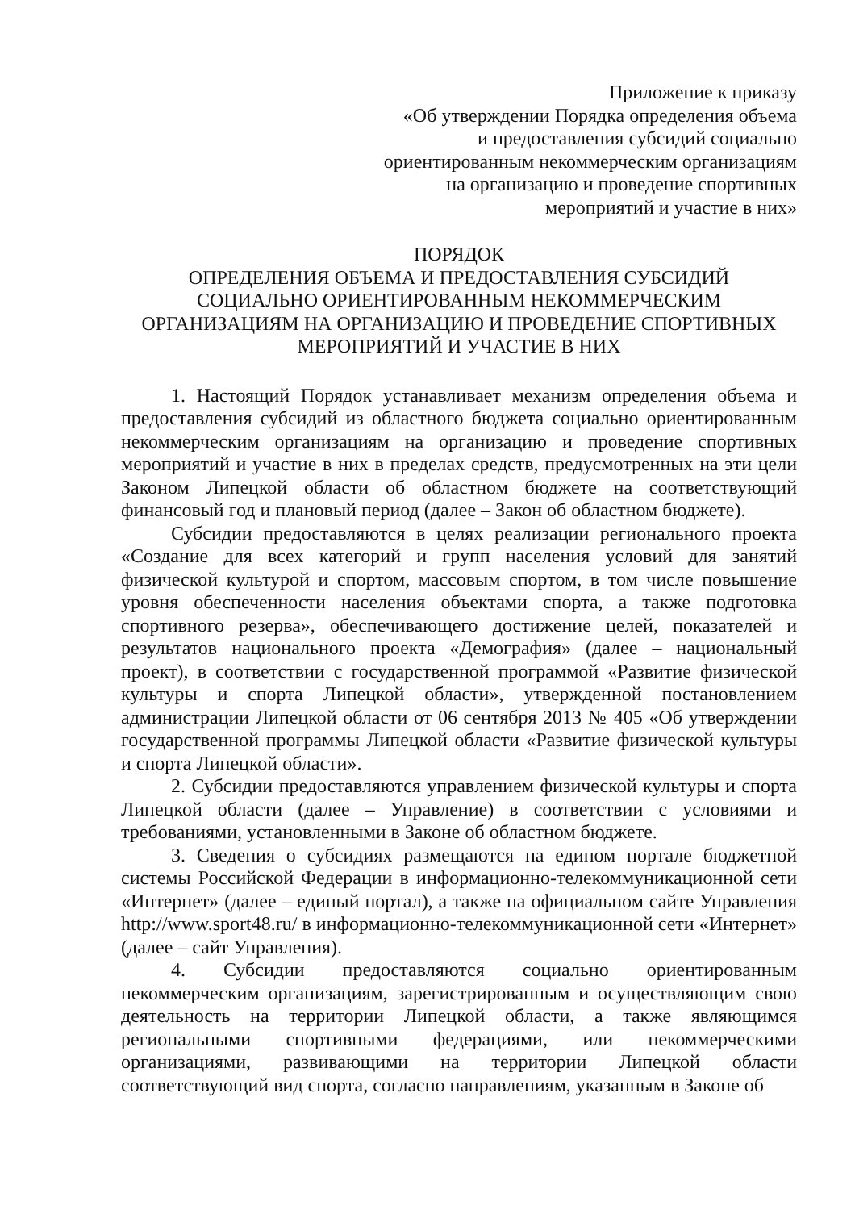Приложение к приказу
«Об утверждении Порядка определения объема
и предоставления субсидий социально
ориентированным некоммерческим организациям
на организацию и проведение спортивных
мероприятий и участие в них»
ПОРЯДОК
ОПРЕДЕЛЕНИЯ ОБЪЕМА И ПРЕДОСТАВЛЕНИЯ СУБСИДИЙ
СОЦИАЛЬНО ОРИЕНТИРОВАННЫМ НЕКОММЕРЧЕСКИМ
ОРГАНИЗАЦИЯМ НА ОРГАНИЗАЦИЮ И ПРОВЕДЕНИЕ СПОРТИВНЫХ
МЕРОПРИЯТИЙ И УЧАСТИЕ В НИХ
1. Настоящий Порядок устанавливает механизм определения объема и предоставления субсидий из областного бюджета социально ориентированным некоммерческим организациям на организацию и проведение спортивных мероприятий и участие в них в пределах средств, предусмотренных на эти цели Законом Липецкой области об областном бюджете на соответствующий финансовый год и плановый период (далее – Закон об областном бюджете).
Субсидии предоставляются в целях реализации регионального проекта «Создание для всех категорий и групп населения условий для занятий физической культурой и спортом, массовым спортом, в том числе повышение уровня обеспеченности населения объектами спорта, а также подготовка спортивного резерва», обеспечивающего достижение целей, показателей и результатов национального проекта «Демография» (далее – национальный проект), в соответствии с государственной программой «Развитие физической культуры и спорта Липецкой области», утвержденной постановлением администрации Липецкой области от 06 сентября 2013 № 405 «Об утверждении государственной программы Липецкой области «Развитие физической культуры и спорта Липецкой области».
2. Субсидии предоставляются управлением физической культуры и спорта Липецкой области (далее – Управление) в соответствии с условиями и требованиями, установленными в Законе об областном бюджете.
3. Сведения о субсидиях размещаются на едином портале бюджетной системы Российской Федерации в информационно-телекоммуникационной сети «Интернет» (далее – единый портал), а также на официальном сайте Управления http://www.sport48.ru/ в информационно-телекоммуникационной сети «Интернет» (далее – сайт Управления).
4. Субсидии предоставляются социально ориентированным некоммерческим организациям, зарегистрированным и осуществляющим свою деятельность на территории Липецкой области, а также являющимся региональными спортивными федерациями, или некоммерческими организациями, развивающими на территории Липецкой области соответствующий вид спорта, согласно направлениям, указанным в Законе об